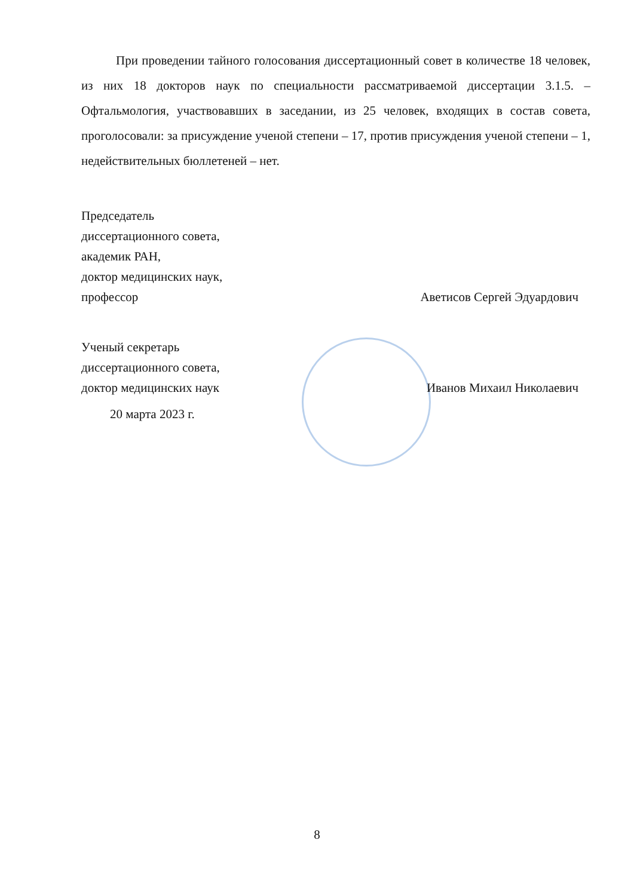При проведении тайного голосования диссертационный совет в количестве 18 человек, из них 18 докторов наук по специальности рассматриваемой диссертации 3.1.5. – Офтальмология, участвовавших в заседании, из 25 человек, входящих в состав совета, проголосовали: за присуждение ученой степени – 17, против присуждения ученой степени – 1, недействительных бюллетеней – нет.
Председатель
диссертационного совета,
академик РАН,
доктор медицинских наук,
профессор
Аветисов Сергей Эдуардович
Ученый секретарь
диссертационного совета,
доктор медицинских наук
Иванов Михаил Николаевич
20 марта 2023 г.
8